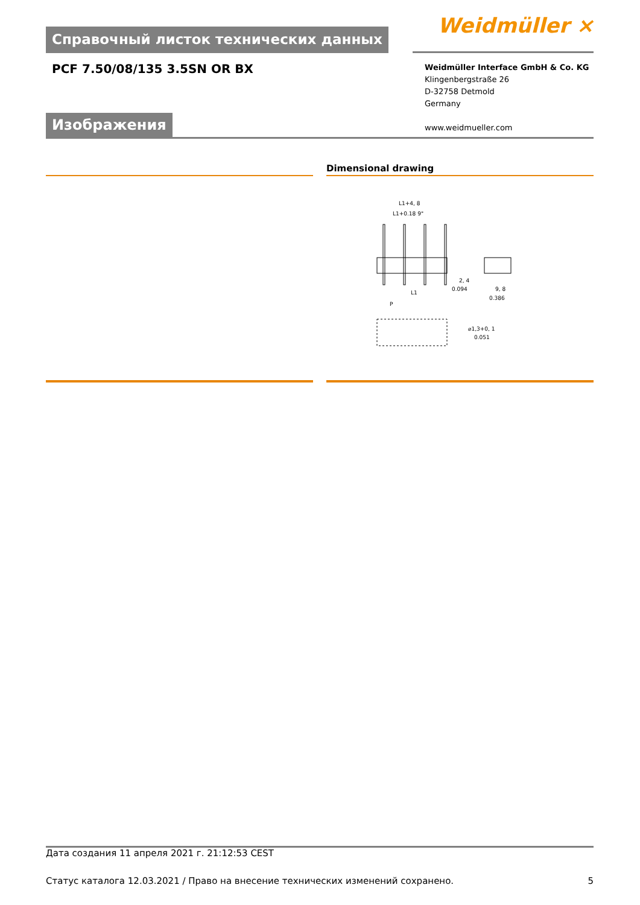Справочный листок технических данных
Weidmüller ⨯
PCF 7.50/08/135 3.5SN OR BX
Weidmüller Interface GmbH & Co. KG
Klingenbergstraße 26
D-32758 Detmold
Germany
www.weidmueller.com
Изображения
Dimensional drawing
L1+4, 8
L1+0.18 9"
L1
P
2, 4
0.094
9, 8
0.386
⌀1,3+0, 1
0.051
Дата создания 11 апреля 2021 г. 21:12:53 CEST
Статус каталога 12.03.2021 / Право на внесение технических изменений сохранено. 5